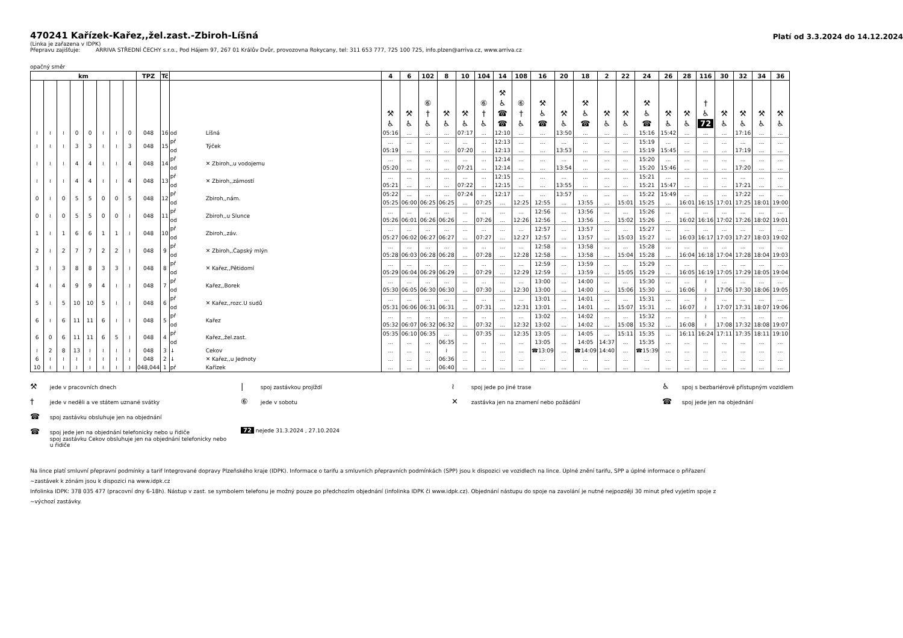470241 Kařízek-Kařez,,žel.zast.-Zbiroh-Líšná
Platí od 3.3.2024 do 14.12.2024
(Linka je zařazena v IDPK)
Přepravu zajišťuje: ARRIVA STŘEDNÍ ČECHY s.r.o., Pod Hájem 97, 267 01 Králův Dvůr, provozovna Rokycany, tel: 311 653 777, 725 100 725, info.plzen@arriva.cz, www.arriva.cz
opačný směr
| km | | | | | | | | TPZ | Tč | | | 4 | 6 | 102 | 8 | 10 | 104 | 14 | 108 | 16 | 20 | 18 | 2 | 22 | 24 | 26 | 28 | 116 | 30 | 32 | 34 | 36 |
| --- | --- | --- | --- | --- | --- | --- | --- | --- | --- | --- | --- | --- | --- | --- | --- | --- | --- | --- | --- | --- | --- | --- | --- | --- | --- | --- | --- | --- | --- | --- | --- | --- |
| | | | | | | | | | | | | ⚒ ♿ | ⚒ ♿ | ⑥ † ♿ | ⚒ ♿ | ⚒ ♿ | ⑥ † ♿ | ⚒ ♿ ☎ ☎ | ⑥ † ♿ | ⚒ ♿ ☎ | ⚒ ♿ | ⚒ ♿ ☎ | ⚒ ♿ | ⚒ ♿ | ⚒ ♿ ☎ | ⚒ ♿ | ⚒ ♿ | † ♿ 72 | ⚒ ♿ | ⚒ ♿ | ⚒ ♿ | ⚒ ♿ |
| ≀ | ≀ | ≀ | 0 | 0 | ≀ | ≀ | 0 | 048 | 16 | od | Líšná | 05:16 | ... | ... | ... | 07:17 | ... | 12:10 | ... | ... | 13:50 | ... | ... | ... | 15:16 | 15:42 | ... | ... | ... | 17:16 | ... | ... |
| ≀ | ≀ | ≀ | 3 | 3 | ≀ | ≀ | 3 | 048 | 15 | př | Týček | ... | ... | ... | ... | ... | ... | 12:13 | ... | ... | ... | ... | ... | ... | 15:19 | ... | ... | ... | ... | ... | ... | ... |
| | | | | | | | | | | od | | 05:19 | ... | ... | ... | 07:20 | ... | 12:13 | ... | ... | 13:53 | ... | ... | ... | 15:19 | 15:45 | ... | ... | ... | 17:19 | ... | ... |
| ≀ | ≀ | ≀ | 4 | 4 | ≀ | ≀ | 4 | 048 | 14 | př | ✕ Zbiroh,,u vodojemu | ... | ... | ... | ... | ... | ... | 12:14 | ... | ... | ... | ... | ... | ... | 15:20 | ... | ... | ... | ... | ... | ... | ... |
| | | | | | | | | | | od | | 05:20 | ... | ... | ... | 07:21 | ... | 12:14 | ... | ... | 13:54 | ... | ... | ... | 15:20 | 15:46 | ... | ... | ... | 17:20 | ... | ... |
| ≀ | ≀ | ≀ | 4 | 4 | ≀ | ≀ | 4 | 048 | 13 | př | ✕ Zbiroh,,zámostí | ... | ... | ... | ... | ... | ... | 12:15 | ... | ... | ... | ... | ... | ... | 15:21 | ... | ... | ... | ... | ... | ... | ... |
| | | | | | | | | | | od | | 05:21 | ... | ... | ... | 07:22 | ... | 12:15 | ... | ... | 13:55 | ... | ... | ... | 15:21 | 15:47 | ... | ... | ... | 17:21 | ... | ... |
| 0 | ≀ | 0 | 5 | 5 | 0 | 0 | 5 | 048 | 12 | př | Zbiroh,,nám. | 05:22 | ... | ... | ... | 07:24 | ... | 12:17 | ... | ... | 13:57 | ... | ... | ... | 15:22 | 15:49 | ... | ... | ... | 17:22 | ... | ... |
| | | | | | | | | | | od | | 05:25 | 06:00 | 06:25 | 06:25 | ... | 07:25 | ... | 12:25 | 12:55 | ... | 13:55 | ... | 15:01 | 15:25 | ... | 16:01 | 16:15 | 17:01 | 17:25 | 18:01 | 19:00 |
| 0 | ≀ | 0 | 5 | 5 | 0 | 0 | ≀ | 048 | 11 | př | Zbiroh,,u Slunce | ... | ... | ... | ... | ... | ... | ... | ... | 12:56 | ... | 13:56 | ... | ... | 15:26 | ... | ... | ... | ... | ... | ... | ... |
| | | | | | | | | | | od | | 05:26 | 06:01 | 06:26 | 06:26 | ... | 07:26 | ... | 12:26 | 12:56 | ... | 13:56 | ... | 15:02 | 15:26 | ... | 16:02 | 16:16 | 17:02 | 17:26 | 18:02 | 19:01 |
| 1 | ≀ | 1 | 6 | 6 | 1 | 1 | ≀ | 048 | 10 | př | Zbiroh,,záv. | ... | ... | ... | ... | ... | ... | ... | ... | 12:57 | ... | 13:57 | ... | ... | 15:27 | ... | ... | ... | ... | ... | ... | ... |
| | | | | | | | | | | od | | 05:27 | 06:02 | 06:27 | 06:27 | ... | 07:27 | ... | 12:27 | 12:57 | ... | 13:57 | ... | 15:03 | 15:27 | ... | 16:03 | 16:17 | 17:03 | 17:27 | 18:03 | 19:02 |
| 2 | ≀ | 2 | 7 | 7 | 2 | 2 | ≀ | 048 | 9 | př | ✕ Zbiroh,,Čapský mlýn | ... | ... | ... | ... | ... | ... | ... | ... | 12:58 | ... | 13:58 | ... | ... | 15:28 | ... | ... | ... | ... | ... | ... | ... |
| | | | | | | | | | | od | | 05:28 | 06:03 | 06:28 | 06:28 | ... | 07:28 | ... | 12:28 | 12:58 | ... | 13:58 | ... | 15:04 | 15:28 | ... | 16:04 | 16:18 | 17:04 | 17:28 | 18:04 | 19:03 |
| 3 | ≀ | 3 | 8 | 8 | 3 | 3 | ≀ | 048 | 8 | př | ✕ Kařez,,Pětidomí | ... | ... | ... | ... | ... | ... | ... | ... | 12:59 | ... | 13:59 | ... | ... | 15:29 | ... | ... | ... | ... | ... | ... | ... |
| | | | | | | | | | | od | | 05:29 | 06:04 | 06:29 | 06:29 | ... | 07:29 | ... | 12:29 | 12:59 | ... | 13:59 | ... | 15:05 | 15:29 | ... | 16:05 | 16:19 | 17:05 | 17:29 | 18:05 | 19:04 |
| 4 | ≀ | 4 | 9 | 9 | 4 | ≀ | ≀ | 048 | 7 | př | Kařez,,Borek | ... | ... | ... | ... | ... | ... | ... | ... | 13:00 | ... | 14:00 | ... | ... | 15:30 | ... | ... | ≀ | ... | ... | ... | ... |
| | | | | | | | | | | od | | 05:30 | 06:05 | 06:30 | 06:30 | ... | 07:30 | ... | 12:30 | 13:00 | ... | 14:00 | ... | 15:06 | 15:30 | ... | 16:06 | ≀ | 17:06 | 17:30 | 18:06 | 19:05 |
| 5 | ≀ | 5 | 10 | 10 | 5 | ≀ | ≀ | 048 | 6 | př | ✕ Kařez,,rozc.U sudů | ... | ... | ... | ... | ... | ... | ... | ... | 13:01 | ... | 14:01 | ... | ... | 15:31 | ... | ... | ≀ | ... | ... | ... | ... |
| | | | | | | | | | | od | | 05:31 | 06:06 | 06:31 | 06:31 | ... | 07:31 | ... | 12:31 | 13:01 | ... | 14:01 | ... | 15:07 | 15:31 | ... | 16:07 | ≀ | 17:07 | 17:31 | 18:07 | 19:06 |
| 6 | ≀ | 6 | 11 | 11 | 6 | ≀ | ≀ | 048 | 5 | př | Kařez | ... | ... | ... | ... | ... | ... | ... | ... | 13:02 | ... | 14:02 | ... | ... | 15:32 | ... | ... | ≀ | ... | ... | ... | ... |
| | | | | | | | | | | od | | 05:32 | 06:07 | 06:32 | 06:32 | ... | 07:32 | ... | 12:32 | 13:02 | ... | 14:02 | ... | 15:08 | 15:32 | ... | 16:08 | ≀ | 17:08 | 17:32 | 18:08 | 19:07 |
| 6 | 0 | 6 | 11 | 11 | 6 | 5 | ≀ | 048 | 4 | př | Kařez,,žel.zast. | 05:35 | 06:10 | 06:35 | ... | ... | 07:35 | ... | 12:35 | 13:05 | ... | 14:05 | ... | 15:11 | 15:35 | ... | 16:11 | 16:24 | 17:11 | 17:35 | 18:11 | 19:10 |
| | | | | | | | | | | od | | ... | ... | ... | 06:35 | ... | ... | ... | ... | 13:05 | ... | 14:05 | 14:37 | ... | 15:35 | ... | ... | ... | ... | ... | ... | ... |
| ≀ | 2 | 8 | 13 | ≀ | ≀ | ≀ | ≀ | 048 | 3 | ↓ | Cekov | ... | ... | ... | ≀ | ... | ... | ... | ... | ☎13:09 | ... | ☎14:09 | 14:40 | ... | ☎15:39 | ... | ... | ... | ... | ... | ... | ... |
| 6 | ≀ | ≀ | ≀ | ≀ | ≀ | ≀ | ≀ | 048 | 2 | ↓ | ✕ Kařez,,u Jednoty | ... | ... | ... | 06:36 | ... | ... | ... | ... | ... | ... | ... | ... | ... | ... | ... | ... | ... | ... | ... | ... | ... |
| 10 | ≀ | ≀ | ≀ | ≀ | ≀ | ≀ | ≀ | 048,044 | 1 | př | Kařízek | ... | ... | ... | 06:40 | ... | ... | ... | ... | ... | ... | ... | ... | ... | ... | ... | ... | ... | ... | ... | ... | ... |
⚒ jede v pracovních dnech
| spoj zastávkou projíždí
≀ spoj jede po jiné trase
♿ spoj s bezbariérově přístupným vozidlem
† jede v neděli a ve státem uznané svátky
⑥ jede v sobotu
✕ zastávka jen na znamení nebo požádání
☎ spoj jede jen na objednání
☎ spoj zastávku obsluhuje jen na objednání
☎ spoj jede jen na objednání telefonicky nebo u řidiče
spoj zastávku Cekov obsluhuje jen na objednání telefonicky nebo
u řidiče
72 nejede 31.3.2024 , 27.10.2024
Na lince platí smluvní přepravní podmínky a tarif Integrované dopravy Plzeňského kraje (IDPK). Informace o tarifu a smluvních přepravních podmínkách (SPP) jsou k dispozici ve vozidlech na lince. Úplné znění tarifu, SPP a úplné informace o přiřazení
~zastávek k zónám jsou k dispozici na www.idpk.cz
Infolinka IDPK: 378 035 477 (pracovní dny 6-18h). Nástup v zast. se symbolem telefonu je možný pouze po předchozím objednání (infolinka IDPK či www.idpk.cz). Objednání nástupu do spoje na zavolání je nutné nejpozději 30 minut před vyjetím spoje z
~výchozí zastávky.